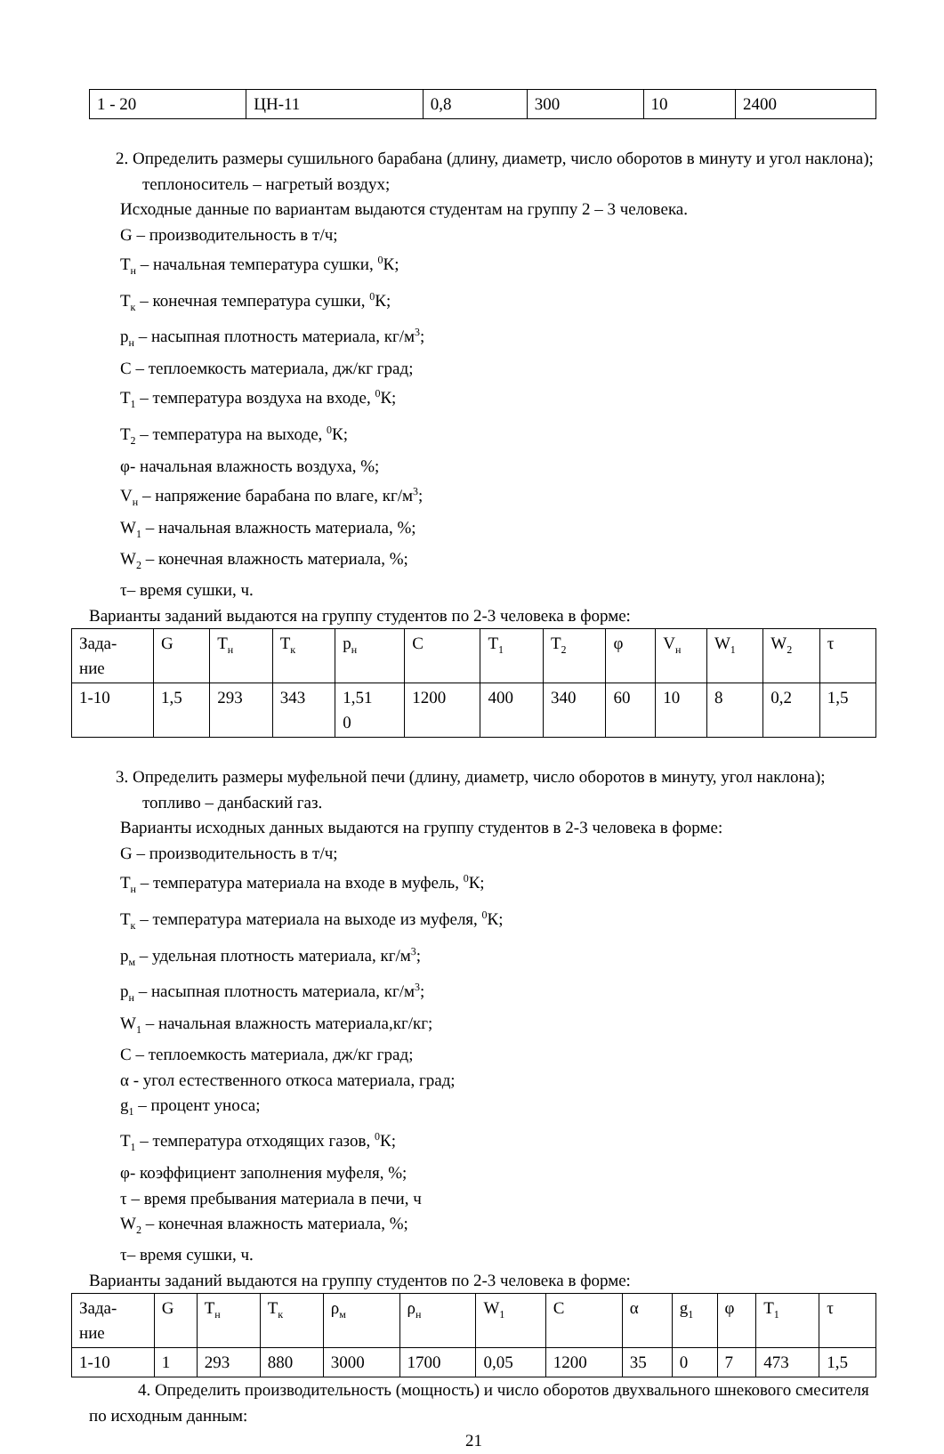| 1 - 20 | ЦН-11 | 0,8 | 300 | 10 | 2400 |
2. Определить размеры сушильного барабана (длину, диаметр, число оборотов в минуту и угол наклона); теплоноситель – нагретый воздух;
Исходные данные по вариантам выдаются студентам на группу 2 – 3 человека.
G – производительность в т/ч;
T<sub>н</sub> – начальная температура сушки, <sup>0</sup>К;
T<sub>к</sub> – конечная температура сушки, <sup>0</sup>К;
р<sub>н</sub> – насыпная плотность материала, кг/м<sup>3</sup>;
С – теплоемкость материала, дж/кг град;
T<sub>1</sub> – температура воздуха на входе, <sup>0</sup>К;
T<sub>2</sub> – температура на выходе, <sup>0</sup>К;
φ- начальная влажность воздуха, %;
V<sub>н</sub> – напряжение барабана по влаге, кг/м<sup>3</sup>;
W<sub>1</sub> – начальная влажность материала, %;
W<sub>2</sub> – конечная влажность материала, %;
τ– время сушки, ч.
Варианты заданий выдаются на группу студентов по 2-3 человека в форме:
| Зада- ние | G | T<sub>н</sub> | T<sub>к</sub> | р<sub>н</sub> | С | T<sub>1</sub> | T<sub>2</sub> | φ | V<sub>н</sub> | W<sub>1</sub> | W<sub>2</sub> | τ |
| 1-10 | 1,5 | 293 | 343 | 1,51 0 | 1200 | 400 | 340 | 60 | 10 | 8 | 0,2 | 1,5 |
3. Определить размеры муфельной печи (длину, диаметр, число оборотов в минуту, угол наклона); топливо – данбаский газ.
Варианты исходных данных выдаются на группу студентов в 2-3 человека в форме:
G – производительность в т/ч;
T<sub>н</sub> – температура материала на входе в муфель, <sup>0</sup>К;
T<sub>к</sub> – температура материала на выходе из муфеля, <sup>0</sup>К;
р<sub>м</sub> – удельная плотность материала, кг/м<sup>3</sup>;
р<sub>н</sub> – насыпная плотность материала, кг/м<sup>3</sup>;
W<sub>1</sub> – начальная влажность материала,кг/кг;
С – теплоемкость материала, дж/кг град;
α - угол естественного откоса материала, град;
g<sub>1</sub> – процент уноса;
T<sub>1</sub> – температура отходящих газов, <sup>0</sup>К;
φ- коэффициент заполнения муфеля, %;
τ – время пребывания материала в печи, ч
W<sub>2</sub> – конечная влажность материала, %;
τ– время сушки, ч.
Варианты заданий выдаются на группу студентов по 2-3 человека в форме:
| Зада- ние | G | T<sub>н</sub> | T<sub>к</sub> | ρ<sub>м</sub> | ρ<sub>н</sub> | W<sub>1</sub> | С | α | g<sub>1</sub> | φ | T<sub>1</sub> | τ |
| 1-10 | 1 | 293 | 880 | 3000 | 1700 | 0,05 | 1200 | 35 | 0 | 7 | 473 | 1,5 |
4. Определить производительность (мощность) и число оборотов двухвального шнекового смесителя по исходным данным:
21